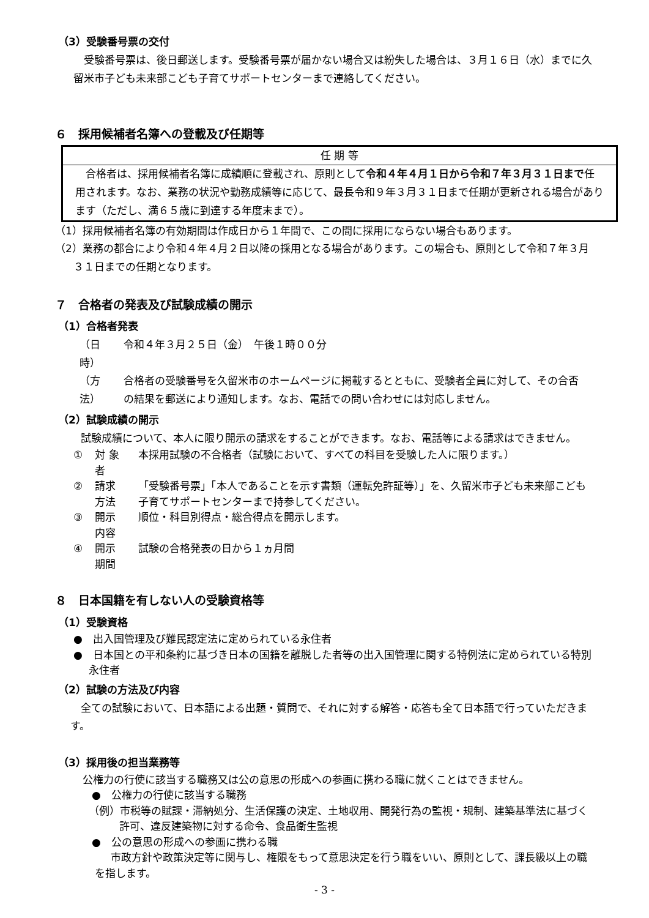（3）受験番号票の交付
受験番号票は、後日郵送します。受験番号票が届かない場合又は紛失した場合は、３月１６日（水）までに久留米市子ども未来部こども子育てサポートセンターまで連絡してください。
６　採用候補者名簿への登載及び任期等
| 任 期 等 |
| --- |
| 合格者は、採用候補者名簿に成績順に登載され、原則として 令和４年４月１日から令和７年３月３１日まで 任用されます。なお、業務の状況や勤務成績等に応じて、最長令和９年３月３１日まで任期が更新される場合があります（ただし、満６５歳に到達する年度末まで）。 |
（1）採用候補者名簿の有効期間は作成日から１年間で、この間に採用にならない場合もあります。
（2）業務の都合により令和４年４月２日以降の採用となる場合があります。この場合も、原則として令和７年３月３１日までの任期となります。
７　合格者の発表及び試験成績の開示
（1）合格者発表
| （日時） | 令和４年３月２５日（金） 午後１時００分 |
| （方法） | 合格者の受験番号を久留米市のホームページに掲載するとともに、受験者全員に対して、その合否の結果を郵送により通知します。なお、電話での問い合わせには対応しません。 |
（2）試験成績の開示
試験成績について、本人に限り開示の請求をすることができます。なお、電話等による請求はできません。
| ① | 対 象 者 | 本採用試験の不合格者（試験において、すべての科目を受験した人に限ります。） |
| ② | 請求方法 | 「受験番号票」「本人であることを示す書類（運転免許証等）」を、久留米市子ども未来部こども子育てサポートセンターまで持参してください。 |
| ③ | 開示内容 | 順位・科目別得点・総合得点を開示します。 |
| ④ | 開示期間 | 試験の合格発表の日から１ヵ月間 |
８　日本国籍を有しない人の受験資格等
（1）受験資格
●　出入国管理及び難民認定法に定められている永住者
●　日本国との平和条約に基づき日本の国籍を離脱した者等の出入国管理に関する特例法に定められている特別永住者
（2）試験の方法及び内容
全ての試験において、日本語による出題・質問で、それに対する解答・応答も全て日本語で行っていただきます。
（3）採用後の担当業務等
公権力の行使に該当する職務又は公の意思の形成への参画に携わる職に就くことはできません。
●　公権力の行使に該当する職務
（例）市税等の賦課・滞納処分、生活保護の決定、土地収用、開発行為の監視・規制、建築基準法に基づく許可、違反建築物に対する命令、食品衛生監視
●　公の意思の形成への参画に携わる職
市政方針や政策決定等に関与し、権限をもって意思決定を行う職をいい、原則として、課長級以上の職を指します。
- 3 -